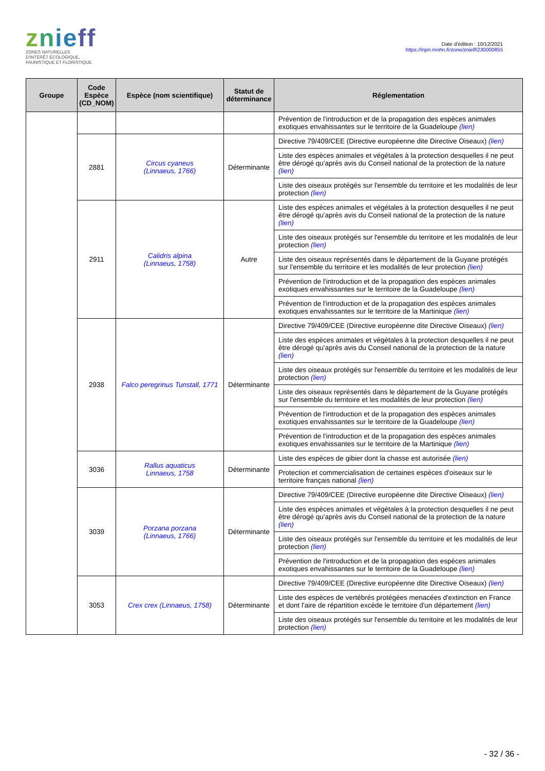znieff
ZONES NATURELLES
D'INTÉRÊT ÉCOLOGIQUE,
FAUNISTIQUE ET FLORISTIQUE
Date d'édition : 10/12/2021
https://inpn.mnhn.fr/zone/znieff/230000855
| Groupe | Code Espèce (CD_NOM) | Espèce (nom scientifique) | Statut de détermi­nance | Réglementation |
| --- | --- | --- | --- | --- |
| | | | | Prévention de l'introduction et de la propagation des espèces animales exotiques envahissantes sur le territoire de la Guadeloupe (lien) |
| | 2881 | Circus cyaneus (Linnaeus, 1766) | Déterminante | Directive 79/409/CEE (Directive européenne dite Directive Oiseaux) (lien) |
| | | | | Liste des espèces animales et végétales à la protection desquelles il ne peut être dérogé qu'après avis du Conseil national de la protection de la nature (lien) |
| | | | | Liste des oiseaux protégés sur l'ensemble du territoire et les modalités de leur protection (lien) |
| | 2911 | Calidris alpina (Linnaeus, 1758) | Autre | Liste des espèces animales et végétales à la protection desquelles il ne peut être dérogé qu'après avis du Conseil national de la protection de la nature (lien) |
| | | | | Liste des oiseaux protégés sur l'ensemble du territoire et les modalités de leur protection (lien) |
| | | | | Liste des oiseaux représentés dans le département de la Guyane protégés sur l'ensemble du territoire et les modalités de leur protection (lien) |
| | | | | Prévention de l'introduction et de la propagation des espèces animales exotiques envahissantes sur le territoire de la Guadeloupe (lien) |
| | | | | Prévention de l'introduction et de la propagation des espèces animales exotiques envahissantes sur le territoire de la Martinique (lien) |
| | 2938 | Falco peregrinus Tunstall, 1771 | Déterminante | Directive 79/409/CEE (Directive européenne dite Directive Oiseaux) (lien) |
| | | | | Liste des espèces animales et végétales à la protection desquelles il ne peut être dérogé qu'après avis du Conseil national de la protection de la nature (lien) |
| | | | | Liste des oiseaux protégés sur l'ensemble du territoire et les modalités de leur protection (lien) |
| | | | | Liste des oiseaux représentés dans le département de la Guyane protégés sur l'ensemble du territoire et les modalités de leur protection (lien) |
| | | | | Prévention de l'introduction et de la propagation des espèces animales exotiques envahissantes sur le territoire de la Guadeloupe (lien) |
| | | | | Prévention de l'introduction et de la propagation des espèces animales exotiques envahissantes sur le territoire de la Martinique (lien) |
| | 3036 | Rallus aquaticus Linnaeus, 1758 | Déterminante | Liste des espèces de gibier dont la chasse est autorisée (lien) |
| | | | | Protection et commercialisation de certaines espèces d'oiseaux sur le territoire français national (lien) |
| | 3039 | Porzana porzana (Linnaeus, 1766) | Déterminante | Directive 79/409/CEE (Directive européenne dite Directive Oiseaux) (lien) |
| | | | | Liste des espèces animales et végétales à la protection desquelles il ne peut être dérogé qu'après avis du Conseil national de la protection de la nature (lien) |
| | | | | Liste des oiseaux protégés sur l'ensemble du territoire et les modalités de leur protection (lien) |
| | | | | Prévention de l'introduction et de la propagation des espèces animales exotiques envahissantes sur le territoire de la Guadeloupe (lien) |
| | 3053 | Crex crex (Linnaeus, 1758) | Déterminante | Directive 79/409/CEE (Directive européenne dite Directive Oiseaux) (lien) |
| | | | | Liste des espèces de vertébrés protégées menacées d'extinction en France et dont l'aire de répartition excède le territoire d'un département (lien) |
| | | | | Liste des oiseaux protégés sur l'ensemble du territoire et les modalités de leur protection (lien) |
- 32 / 36 -